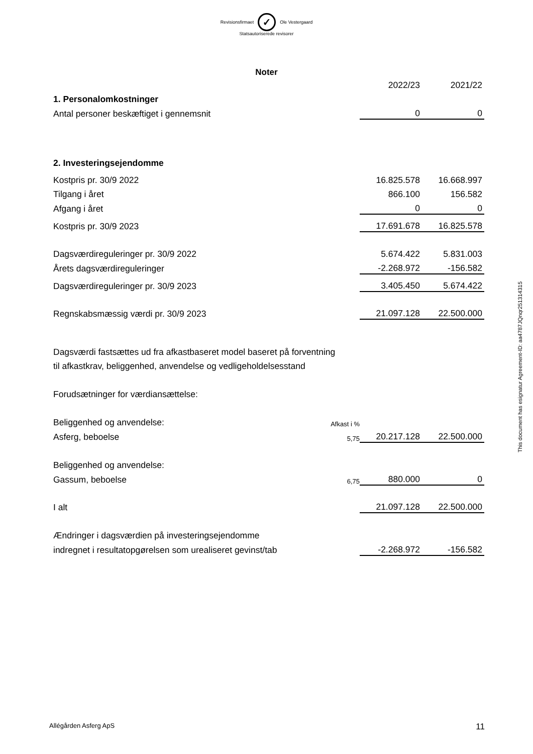Revisionsfirmaet
✓
Ole Vestergaard
Statsautoriserede revisorer
Noter
| | | 2022/23 | 2021/22 |
| 1. Personalomkostninger | | | |
| Antal personer beskæftiget i gennemsnit | | 0 | 0 |
| 2. Investeringsejendomme | | | |
| Kostpris pr. 30/9 2022 | | 16.825.578 | 16.668.997 |
| Tilgang i året | | 866.100 | 156.582 |
| Afgang i året | | 0 | 0 |
| Kostpris pr. 30/9 2023 | | 17.691.678 | 16.825.578 |
| Dagsværdireguleringer pr. 30/9 2022 | | 5.674.422 | 5.831.003 |
| Årets dagsværdireguleringer | | -2.268.972 | -156.582 |
| Dagsværdireguleringer pr. 30/9 2023 | | 3.405.450 | 5.674.422 |
| Regnskabsmæssig værdi pr. 30/9 2023 | | 21.097.128 | 22.500.000 |
| Dagsværdi fastsættes ud fra afkastbaseret model baseret på forventning | | | |
| til afkastkrav, beliggenhed, anvendelse og vedligeholdelsesstand | | | |
| Forudsætninger for værdiansættelse: | | | |
| Beliggenhed og anvendelse: | Afkast i % | | |
| Asferg, beboelse | 5,75 | 20.217.128 | 22.500.000 |
| Beliggenhed og anvendelse: | | | |
| Gassum, beboelse | 6,75 | 880.000 | 0 |
| I alt | | 21.097.128 | 22.500.000 |
| Ændringer i dagsværdien på investeringsejendomme | | | |
| indregnet i resultatopgørelsen som urealiseret gevinst/tab | | -2.268.972 | -156.582 |
This document has esignatur Agreement-ID: aa4787JQnqr251314315
Allégården Asferg ApS 11